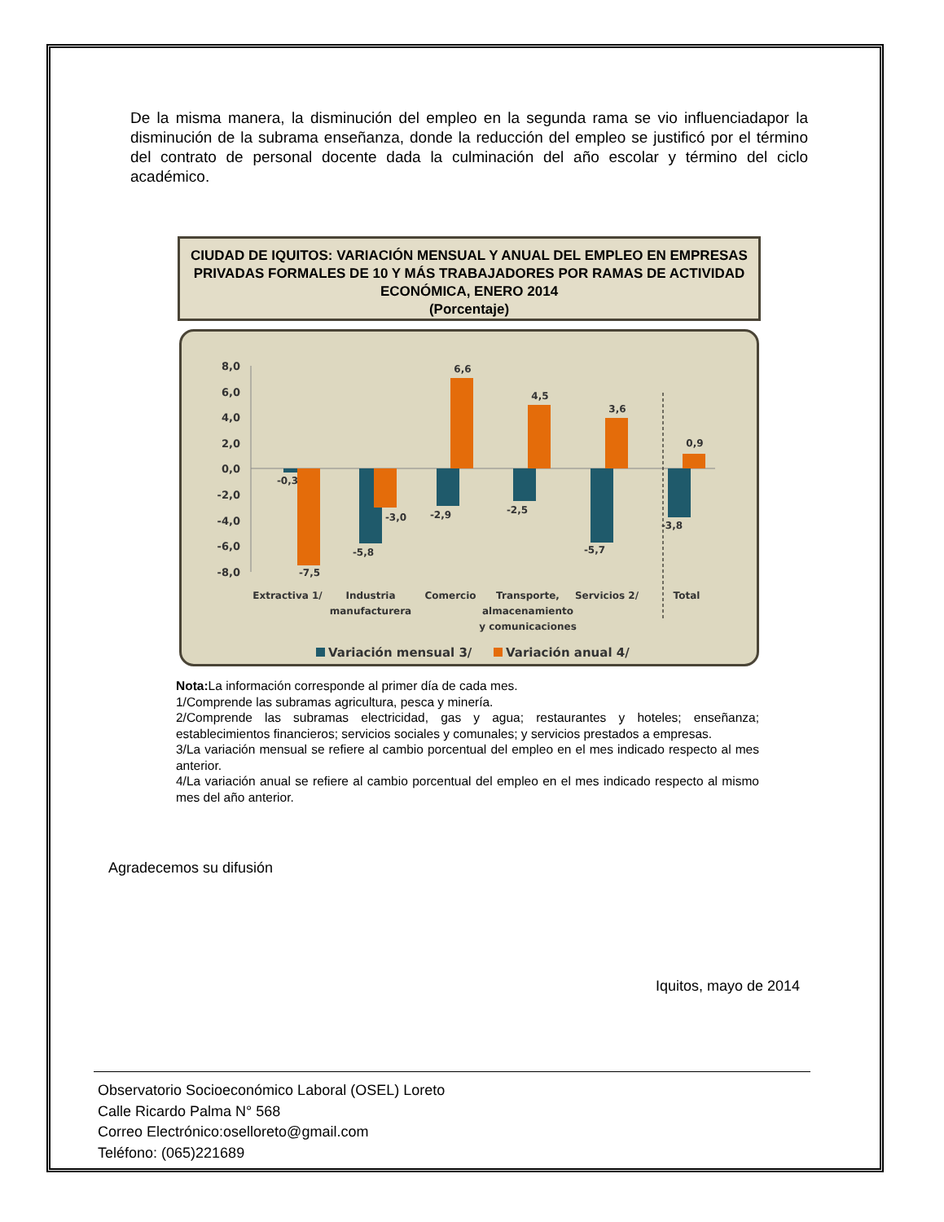De la misma manera, la disminución del empleo en la segunda rama se vio influenciadapor la disminución de la subrama enseñanza, donde la reducción del empleo se justificó por el término del contrato de personal docente dada la culminación del año escolar y término del ciclo académico.
CIUDAD DE IQUITOS: VARIACIÓN MENSUAL Y ANUAL DEL EMPLEO EN EMPRESAS PRIVADAS FORMALES DE 10 Y MÁS TRABAJADORES POR RAMAS DE ACTIVIDAD ECONÓMICA, ENERO 2014
(Porcentaje)
8,0
6,0
4,0
2,0
0,0
-2,0
-4,0
-6,0
-8,0
-0,3
-7,5
-5,8
-3,0
-2,9
6,6
-2,5
4,5
-5,7
3,6
-3,8
0,9
Extractiva 1/
Industria
manufacturera
Comercio
Transporte,
almacenamiento
y comunicaciones
Servicios 2/
Total
Variación mensual 3/
Variación anual 4/
Nota: La información corresponde al primer día de cada mes.
1/Comprende las subramas agricultura, pesca y minería.
2/Comprende las subramas electricidad, gas y agua; restaurantes y hoteles; enseñanza; establecimientos financieros; servicios sociales y comunales; y servicios prestados a empresas.
3/La variación mensual se refiere al cambio porcentual del empleo en el mes indicado respecto al mes anterior.
4/La variación anual se refiere al cambio porcentual del empleo en el mes indicado respecto al mismo mes del año anterior.
Agradecemos su difusión
Iquitos, mayo de 2014
Observatorio Socioeconómico Laboral (OSEL) Loreto
Calle Ricardo Palma N° 568
Correo Electrónico:oselloreto@gmail.com
Teléfono: (065)221689